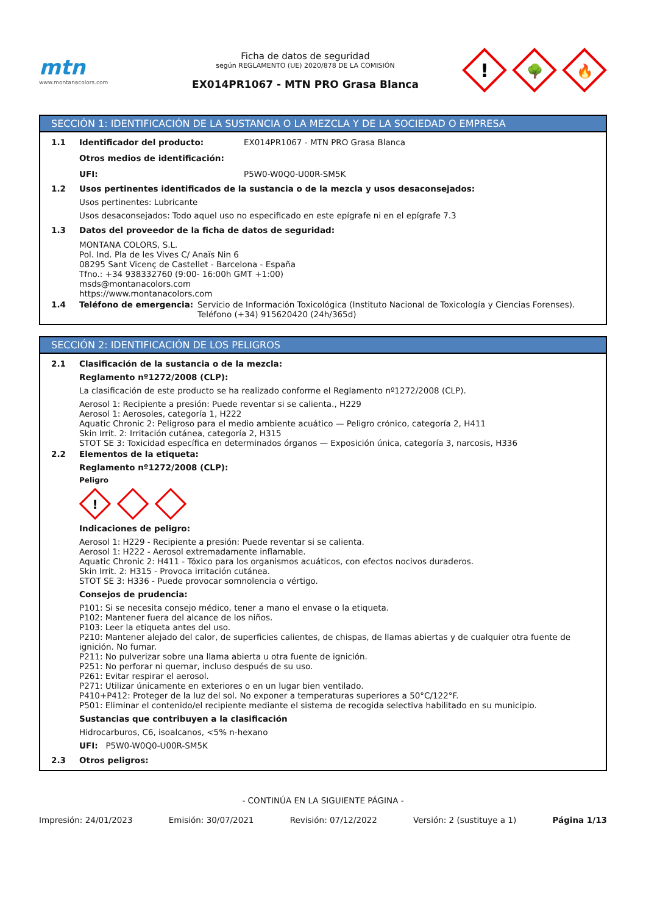mtn
www.montanacolors.com
Ficha de datos de seguridad
según REGLAMENTO (UE) 2020/878 DE LA COMISIÓN
EX014PR1067 - MTN PRO Grasa Blanca
!
🌳
🔥
SECCIÓN 1: IDENTIFICACIÓN DE LA SUSTANCIA O LA MEZCLA Y DE LA SOCIEDAD O EMPRESA
1.1 Identificador del producto: EX014PR1067 - MTN PRO Grasa Blanca
Otros medios de identificación:
UFI: P5W0-W0Q0-U00R-SM5K
1.2 Usos pertinentes identificados de la sustancia o de la mezcla y usos desaconsejados:
Usos pertinentes: Lubricante
Usos desaconsejados: Todo aquel uso no especificado en este epígrafe ni en el epígrafe 7.3
1.3 Datos del proveedor de la ficha de datos de seguridad:
MONTANA COLORS, S.L.
Pol. Ind. Pla de les Vives C/ Anaïs Nin 6
08295 Sant Vicenç de Castellet - Barcelona - España
Tfno.: +34 938332760 (9:00- 16:00h GMT +1:00)
msds@montanacolors.com
https://www.montanacolors.com
1.4 Teléfono de emergencia: Servicio de Información Toxicológica (Instituto Nacional de Toxicología y Ciencias Forenses).
Teléfono (+34) 915620420 (24h/365d)
SECCIÓN 2: IDENTIFICACIÓN DE LOS PELIGROS
2.1 Clasificación de la sustancia o de la mezcla:
Reglamento nº1272/2008 (CLP):
La clasificación de este producto se ha realizado conforme el Reglamento nº1272/2008 (CLP).
Aerosol 1: Recipiente a presión: Puede reventar si se calienta., H229
Aerosol 1: Aerosoles, categoría 1, H222
Aquatic Chronic 2: Peligroso para el medio ambiente acuático — Peligro crónico, categoría 2, H411
Skin Irrit. 2: Irritación cutánea, categoría 2, H315
STOT SE 3: Toxicidad específica en determinados órganos — Exposición única, categoría 3, narcosis, H336
2.2 Elementos de la etiqueta:
Reglamento nº1272/2008 (CLP):
Peligro
!
Indicaciones de peligro:
Aerosol 1: H229 - Recipiente a presión: Puede reventar si se calienta.
Aerosol 1: H222 - Aerosol extremadamente inflamable.
Aquatic Chronic 2: H411 - Tóxico para los organismos acuáticos, con efectos nocivos duraderos.
Skin Irrit. 2: H315 - Provoca irritación cutánea.
STOT SE 3: H336 - Puede provocar somnolencia o vértigo.
Consejos de prudencia:
P101: Si se necesita consejo médico, tener a mano el envase o la etiqueta.
P102: Mantener fuera del alcance de los niños.
P103: Leer la etiqueta antes del uso.
P210: Mantener alejado del calor, de superficies calientes, de chispas, de llamas abiertas y de cualquier otra fuente de ignición. No fumar.
P211: No pulverizar sobre una llama abierta u otra fuente de ignición.
P251: No perforar ni quemar, incluso después de su uso.
P261: Evitar respirar el aerosol.
P271: Utilizar únicamente en exteriores o en un lugar bien ventilado.
P410+P412: Proteger de la luz del sol. No exponer a temperaturas superiores a 50°C/122°F.
P501: Eliminar el contenido/el recipiente mediante el sistema de recogida selectiva habilitado en su municipio.
Sustancias que contribuyen a la clasificación
Hidrocarburos, C6, isoalcanos, <5% n-hexano
UFI: P5W0-W0Q0-U00R-SM5K
2.3 Otros peligros:
- CONTINÚA EN LA SIGUIENTE PÁGINA -
Impresión: 24/01/2023 Emisión: 30/07/2021 Revisión: 07/12/2022 Versión: 2 (sustituye a 1) Página 1/13